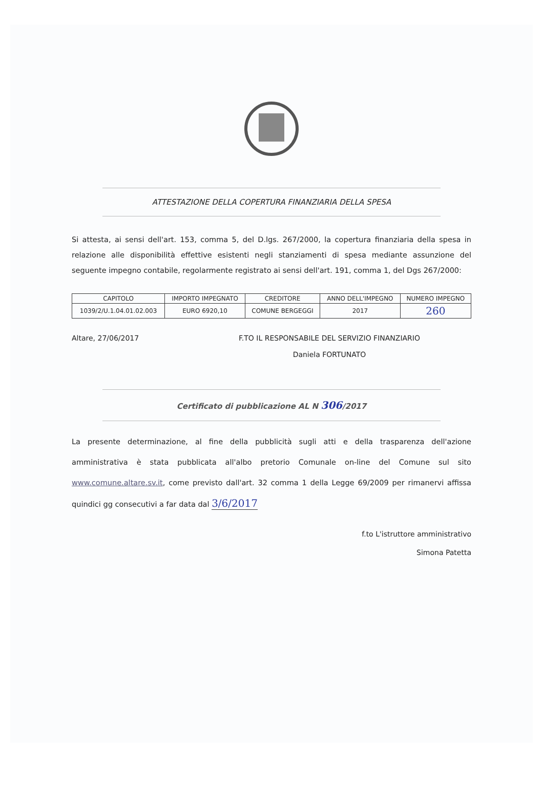ATTESTAZIONE DELLA COPERTURA FINANZIARIA DELLA SPESA
Si attesta, ai sensi dell'art. 153, comma 5, del D.lgs. 267/2000, la copertura finanziaria della spesa in relazione alle disponibilità effettive esistenti negli stanziamenti di spesa mediante assunzione del seguente impegno contabile, regolarmente registrato ai sensi dell'art. 191, comma 1, del Dgs 267/2000:
| CAPITOLO | IMPORTO IMPEGNATO | CREDITORE | ANNO DELL'IMPEGNO | NUMERO IMPEGNO |
| --- | --- | --- | --- | --- |
| 1039/2/U.1.04.01.02.003 | EURO 6920,10 | COMUNE BERGEGGI | 2017 | 260 |
Altare, 27/06/2017 F.TO IL RESPONSABILE DEL SERVIZIO FINANZIARIO
Daniela FORTUNATO
Certificato di pubblicazione AL N 306/2017
La presente determinazione, al fine della pubblicità sugli atti e della trasparenza dell'azione amministrativa è stata pubblicata all'albo pretorio Comunale on-line del Comune sul sito www.comune.altare.sv.it, come previsto dall'art. 32 comma 1 della Legge 69/2009 per rimanervi affissa quindici gg consecutivi a far data dal 3/6/2017
f.to L'istruttore amministrativo
Simona Patetta